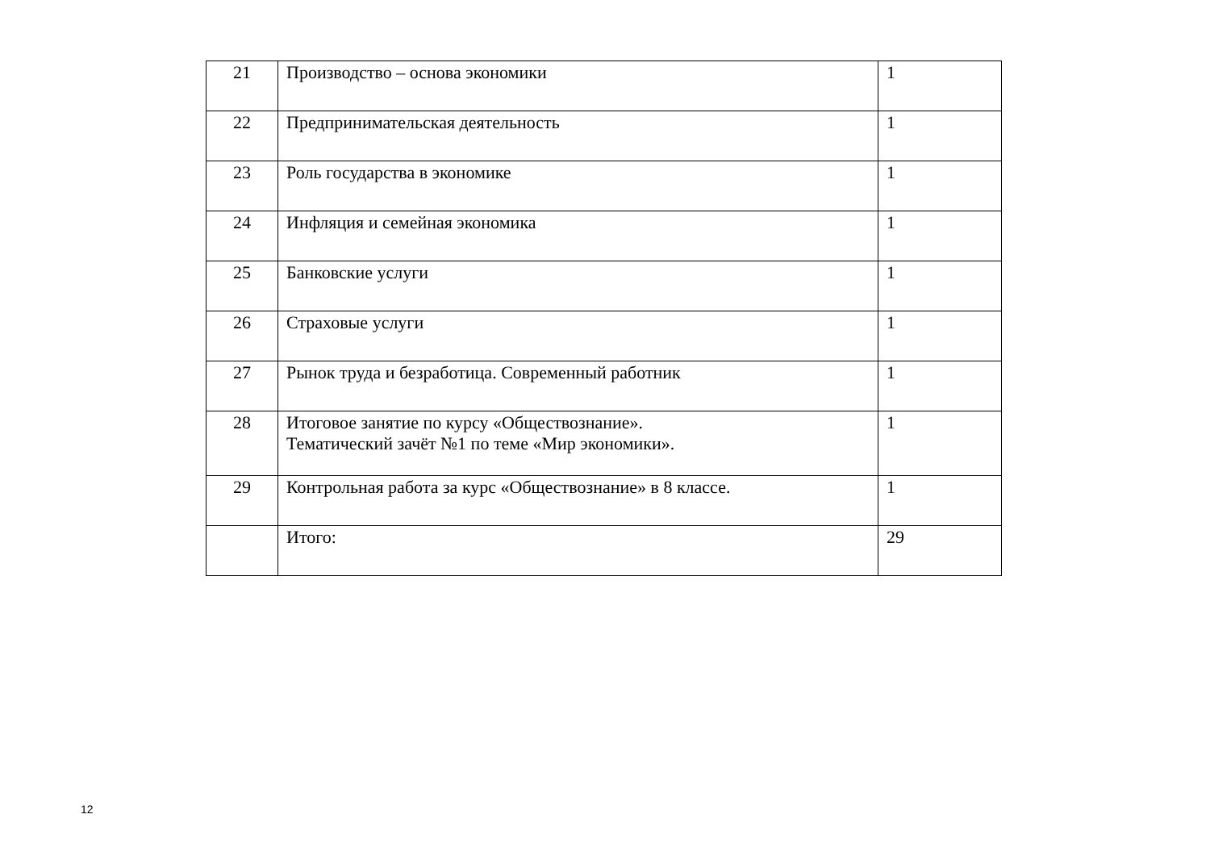| 21 | Производство – основа экономики | 1 |
| 22 | Предпринимательская деятельность | 1 |
| 23 | Роль государства в экономике | 1 |
| 24 | Инфляция и семейная экономика | 1 |
| 25 | Банковские услуги | 1 |
| 26 | Страховые услуги | 1 |
| 27 | Рынок труда и безработица. Современный работник | 1 |
| 28 | Итоговое занятие по курсу «Обществознание». Тематический зачёт №1 по теме «Мир экономики». | 1 |
| 29 | Контрольная работа за курс «Обществознание» в 8 классе. | 1 |
| | Итого: | 29 |
12